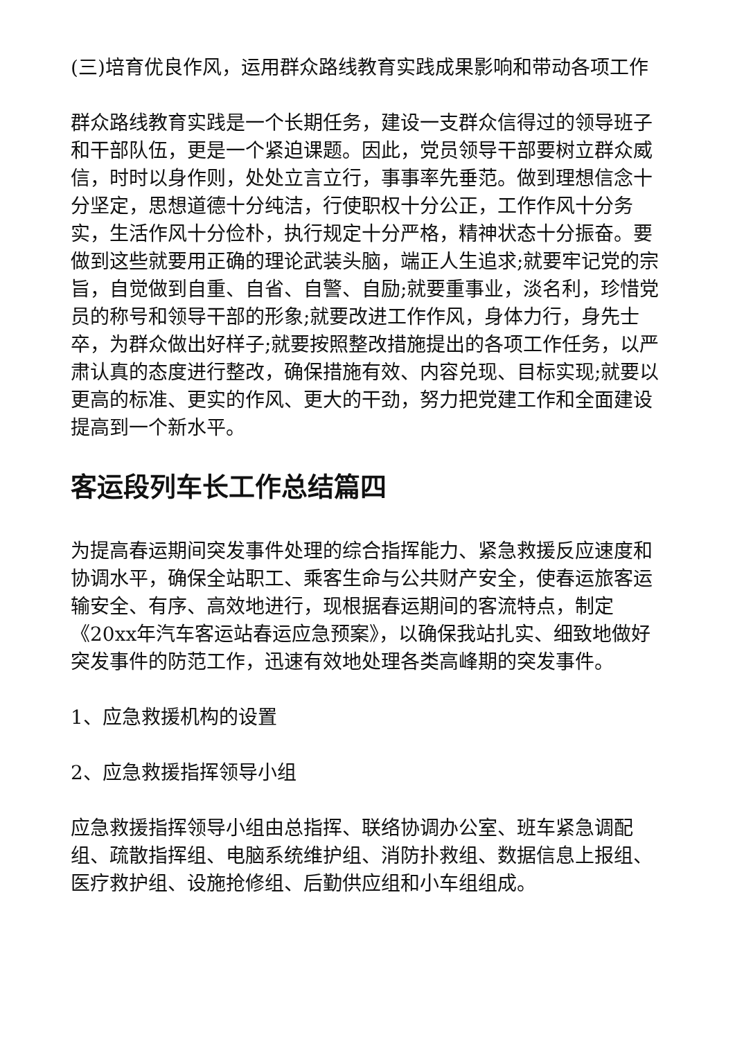(三)培育优良作风，运用群众路线教育实践成果影响和带动各项工作
群众路线教育实践是一个长期任务，建设一支群众信得过的领导班子和干部队伍，更是一个紧迫课题。因此，党员领导干部要树立群众威信，时时以身作则，处处立言立行，事事率先垂范。做到理想信念十分坚定，思想道德十分纯洁，行使职权十分公正，工作作风十分务实，生活作风十分俭朴，执行规定十分严格，精神状态十分振奋。要做到这些就要用正确的理论武装头脑，端正人生追求;就要牢记党的宗旨，自觉做到自重、自省、自警、自励;就要重事业，淡名利，珍惜党员的称号和领导干部的形象;就要改进工作作风，身体力行，身先士卒，为群众做出好样子;就要按照整改措施提出的各项工作任务，以严肃认真的态度进行整改，确保措施有效、内容兑现、目标实现;就要以更高的标准、更实的作风、更大的干劲，努力把党建工作和全面建设提高到一个新水平。
客运段列车长工作总结篇四
为提高春运期间突发事件处理的综合指挥能力、紧急救援反应速度和协调水平，确保全站职工、乘客生命与公共财产安全，使春运旅客运输安全、有序、高效地进行，现根据春运期间的客流特点，制定《20xx年汽车客运站春运应急预案》，以确保我站扎实、细致地做好突发事件的防范工作，迅速有效地处理各类高峰期的突发事件。
1、应急救援机构的设置
2、应急救援指挥领导小组
应急救援指挥领导小组由总指挥、联络协调办公室、班车紧急调配组、疏散指挥组、电脑系统维护组、消防扑救组、数据信息上报组、医疗救护组、设施抢修组、后勤供应组和小车组组成。